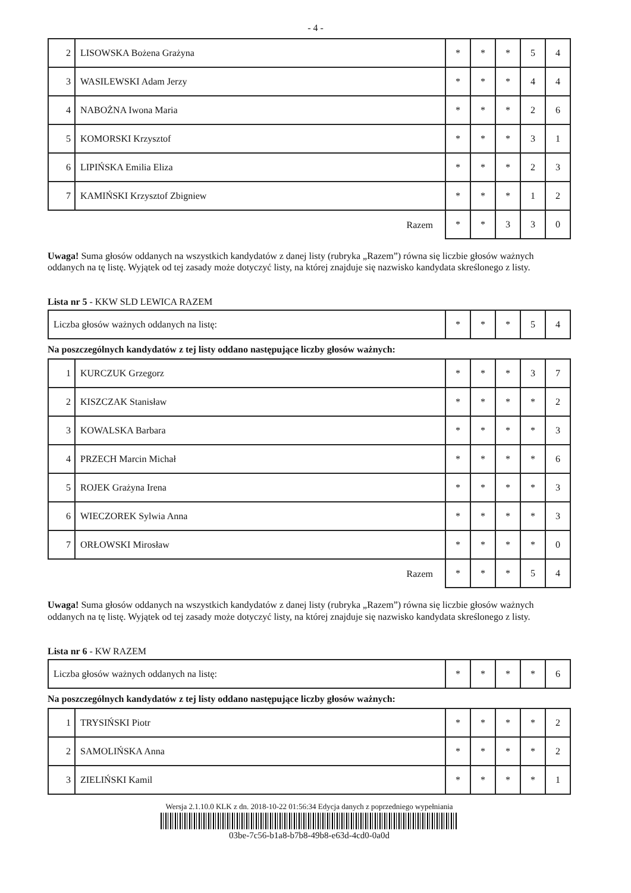- 4 -
| 2 | LISOWSKA Bożena Grażyna | * | * | * | 5 | 4 |
| 3 | WASILEWSKI Adam Jerzy | * | * | * | 4 | 4 |
| 4 | NABOŻNA Iwona Maria | * | * | * | 2 | 6 |
| 5 | KOMORSKI Krzysztof | * | * | * | 3 | 1 |
| 6 | LIPIŃSKA Emilia Eliza | * | * | * | 2 | 3 |
| 7 | KAMIŃSKI Krzysztof Zbigniew | * | * | * | 1 | 2 |
| Razem | | * | * | 3 | 3 | 0 |
Uwaga! Suma głosów oddanych na wszystkich kandydatów z danej listy (rubryka „Razem”) równa się liczbie głosów ważnych oddanych na tę listę. Wyjątek od tej zasady może dotyczyć listy, na której znajduje się nazwisko kandydata skreślonego z listy.
Lista nr 5 - KKW SLD LEWICA RAZEM
| Liczba głosów ważnych oddanych na listę: | * | * | * | 5 | 4 |
Na poszczególnych kandydatów z tej listy oddano następujące liczby głosów ważnych:
| 1 | KURCZUK Grzegorz | * | * | * | 3 | 7 |
| 2 | KISZCZAK Stanisław | * | * | * | * | 2 |
| 3 | KOWALSKA Barbara | * | * | * | * | 3 |
| 4 | PRZECH Marcin Michał | * | * | * | * | 6 |
| 5 | ROJEK Grażyna Irena | * | * | * | * | 3 |
| 6 | WIECZOREK Sylwia Anna | * | * | * | * | 3 |
| 7 | ORŁOWSKI Mirosław | * | * | * | * | 0 |
| Razem | | * | * | * | 5 | 4 |
Uwaga! Suma głosów oddanych na wszystkich kandydatów z danej listy (rubryka „Razem”) równa się liczbie głosów ważnych oddanych na tę listę. Wyjątek od tej zasady może dotyczyć listy, na której znajduje się nazwisko kandydata skreślonego z listy.
Lista nr 6 - KW RAZEM
| Liczba głosów ważnych oddanych na listę: | * | * | * | * | 6 |
Na poszczególnych kandydatów z tej listy oddano następujące liczby głosów ważnych:
| 1 | TRYSIŃSKI Piotr | * | * | * | * | 2 |
| 2 | SAMOLIŃSKA Anna | * | * | * | * | 2 |
| 3 | ZIELIŃSKI Kamil | * | * | * | * | 1 |
Wersja 2.1.10.0 KLK z dn. 2018-10-22 01:56:34 Edycja danych z poprzedniego wypełniania
03be-7c56-b1a8-b7b8-49b8-e63d-4cd0-0a0d